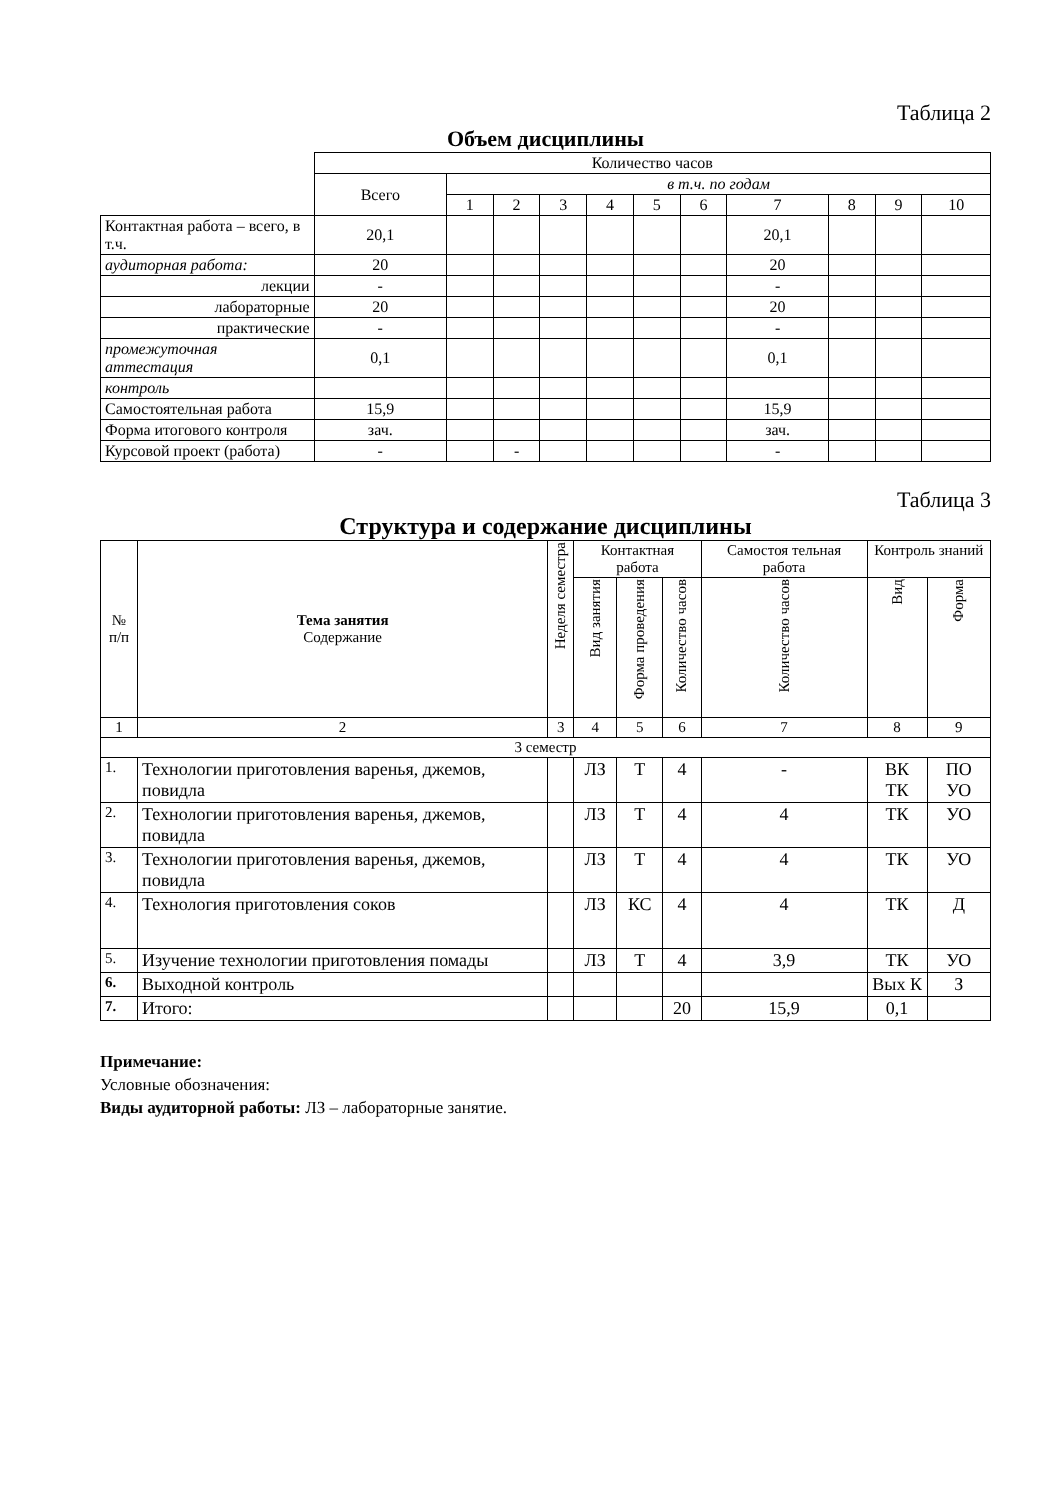Таблица 2
Объем дисциплины
| | Количество часов | | | | | | | | | | |
| --- | --- | --- | --- | --- | --- | --- | --- | --- | --- | --- | --- |
| | Всего | в т.ч. по годам | | | | | | | | | |
| | | 1 | 2 | 3 | 4 | 5 | 6 | 7 | 8 | 9 | 10 |
| Контактная работа – всего, в т.ч. | 20,1 | | | | | | | 20,1 | | | |
| аудиторная работа: | 20 | | | | | | | 20 | | | |
| лекции | - | | | | | | | - | | | |
| лабораторные | 20 | | | | | | | 20 | | | |
| практические | - | | | | | | | - | | | |
| промежуточная аттестация | 0,1 | | | | | | | 0,1 | | | |
| контроль | | | | | | | | | | | |
| Самостоятельная работа | 15,9 | | | | | | | 15,9 | | | |
| Форма итогового контроля | зач. | | | | | | | зач. | | | |
| Курсовой проект (работа) | - | | - | | | | | - | | | |
Таблица 3
Структура и содержание дисциплины
| № п/п | Тема занятия Содержание | Неделя семестра | Контактная работа | | | Самостоя тельная работа | Контроль знаний | |
| | | | Вид занятия | Форма проведения | Количество часов | Количество часов | Вид | Форма |
| 1 | 2 | 3 | 4 | 5 | 6 | 7 | 8 | 9 |
| 3 семестр | | | | | | | | |
| 1. | Технологии приготовления варенья, джемов, повидла | | ЛЗ | Т | 4 | - | ВК ТК | ПО УО |
| 2. | Технологии приготовления варенья, джемов, повидла | | ЛЗ | Т | 4 | 4 | ТК | УО |
| 3. | Технологии приготовления варенья, джемов, повидла | | ЛЗ | Т | 4 | 4 | ТК | УО |
| 4. | Технология приготовления соков | | ЛЗ | КС | 4 | 4 | ТК | Д |
| 5. | Изучение технологии приготовления помады | | ЛЗ | Т | 4 | 3,9 | ТК | УО |
| 6. | Выходной контроль | | | | | | Вых К | З |
| 7. | Итого: | | | | 20 | 15,9 | 0,1 | |
Примечание:
Условные обозначения:
Виды аудиторной работы: ЛЗ – лабораторные занятие.